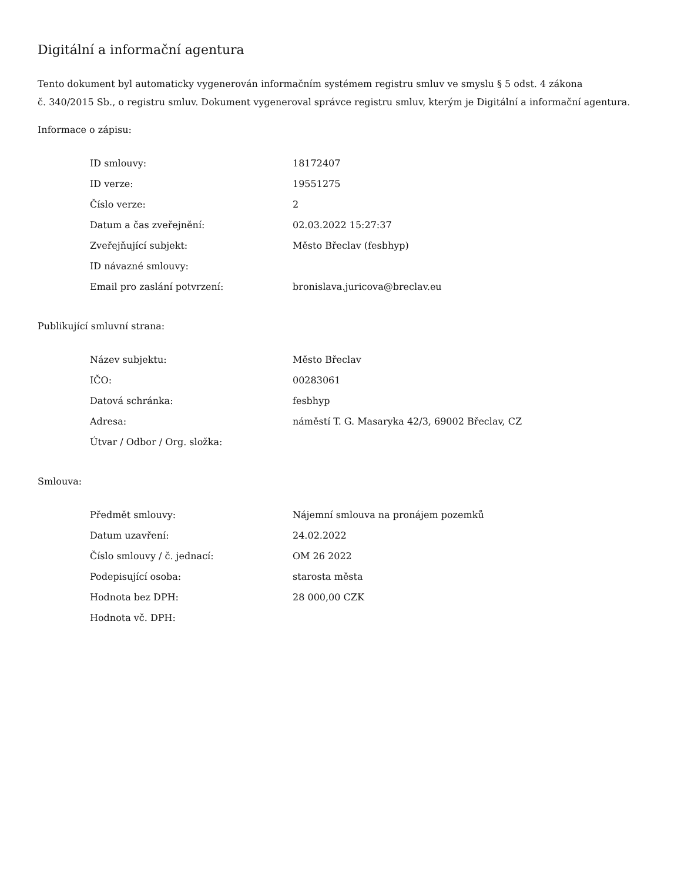Digitální a informační agentura
Tento dokument byl automaticky vygenerován informačním systémem registru smluv ve smyslu § 5 odst. 4 zákona
č. 340/2015 Sb., o registru smluv. Dokument vygeneroval správce registru smluv, kterým je Digitální a informační agentura.
Informace o zápisu:
| ID smlouvy: | 18172407 |
| ID verze: | 19551275 |
| Číslo verze: | 2 |
| Datum a čas zveřejnění: | 02.03.2022 15:27:37 |
| Zveřejňující subjekt: | Město Břeclav (fesbhyp) |
| ID návazné smlouvy: | |
| Email pro zaslání potvrzení: | bronislava.juricova@breclav.eu |
Publikující smluvní strana:
| Název subjektu: | Město Břeclav |
| IČO: | 00283061 |
| Datová schránka: | fesbhyp |
| Adresa: | náměstí T. G. Masaryka 42/3, 69002 Břeclav, CZ |
| Útvar / Odbor / Org. složka: | |
Smlouva:
| Předmět smlouvy: | Nájemní smlouva na pronájem pozemků |
| Datum uzavření: | 24.02.2022 |
| Číslo smlouvy / č. jednací: | OM 26 2022 |
| Podepisující osoba: | starosta města |
| Hodnota bez DPH: | 28 000,00 CZK |
| Hodnota vč. DPH: | |